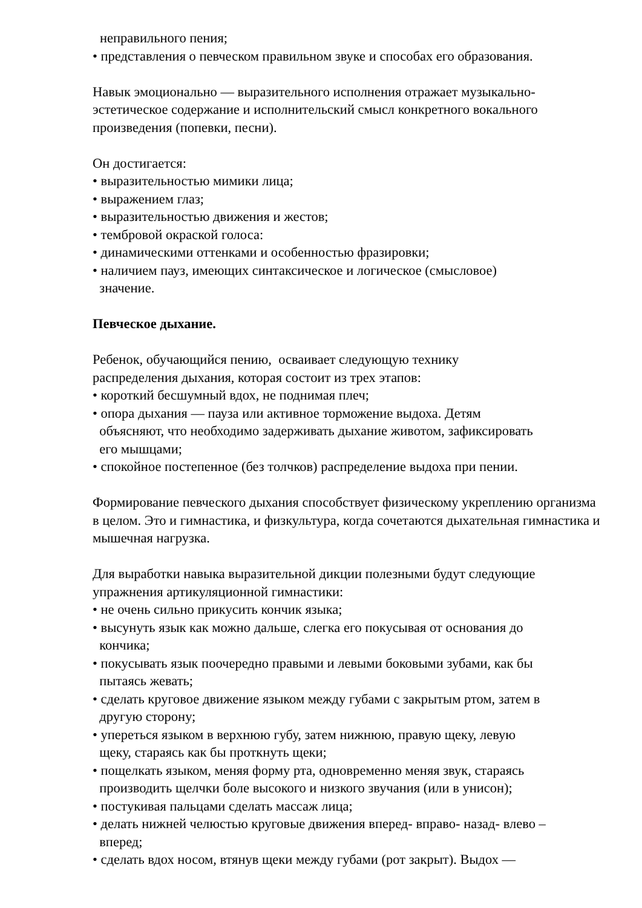неправильного пения;
• представления о певческом правильном звуке и способах его образования.
Навык эмоционально — выразительного исполнения отражает музыкально-эстетическое содержание и исполнительский смысл конкретного вокального произведения (попевки, песни).
Он достигается:
• выразительностью мимики лица;
• выражением глаз;
• выразительностью движения и жестов;
• тембровой окраской голоса:
• динамическими оттенками и особенностью фразировки;
• наличием пауз, имеющих синтаксическое и логическое (смысловое)
значение.
Певческое дыхание.
Ребенок, обучающийся пению, осваивает следующую технику
распределения дыхания, которая состоит из трех этапов:
• короткий бесшумный вдох, не поднимая плеч;
• опора дыхания — пауза или активное торможение выдоха. Детям
объясняют, что необходимо задерживать дыхание животом, зафиксировать
его мышцами;
• спокойное постепенное (без толчков) распределение выдоха при пении.
Формирование певческого дыхания способствует физическому укреплению организма в целом. Это и гимнастика, и физкультура, когда сочетаются дыхательная гимнастика и мышечная нагрузка.
Для выработки навыка выразительной дикции полезными будут следующие упражнения артикуляционной гимнастики:
• не очень сильно прикусить кончик языка;
• высунуть язык как можно дальше, слегка его покусывая от основания до
кончика;
• покусывать язык поочередно правыми и левыми боковыми зубами, как бы
пытаясь жевать;
• сделать круговое движение языком между губами с закрытым ртом, затем в
другую сторону;
• упереться языком в верхнюю губу, затем нижнюю, правую щеку, левую
щеку, стараясь как бы проткнуть щеки;
• пощелкать языком, меняя форму рта, одновременно меняя звук, стараясь
производить щелчки боле высокого и низкого звучания (или в унисон);
• постукивая пальцами сделать массаж лица;
• делать нижней челюстью круговые движения вперед- вправо- назад- влево –
вперед;
• сделать вдох носом, втянув щеки между губами (рот закрыт). Выдох —